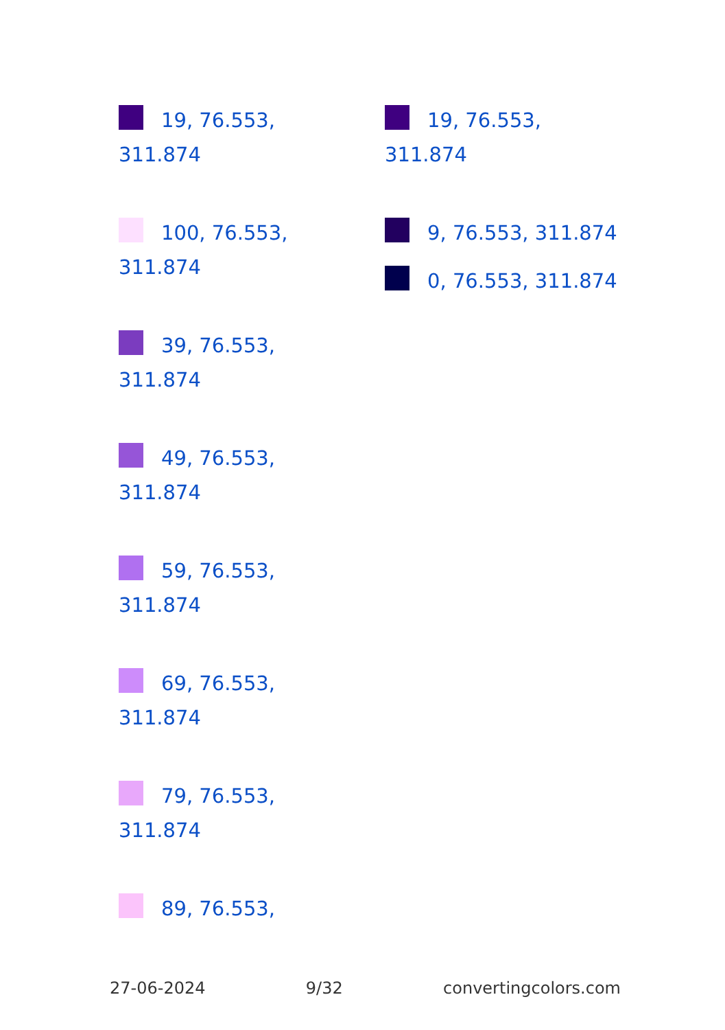19, 76.553, 311.874
100, 76.553, 311.874
39, 76.553, 311.874
49, 76.553, 311.874
59, 76.553, 311.874
69, 76.553, 311.874
79, 76.553, 311.874
89, 76.553,
19, 76.553, 311.874
9, 76.553, 311.874
0, 76.553, 311.874
27-06-2024 9/32 convertingcolors.com